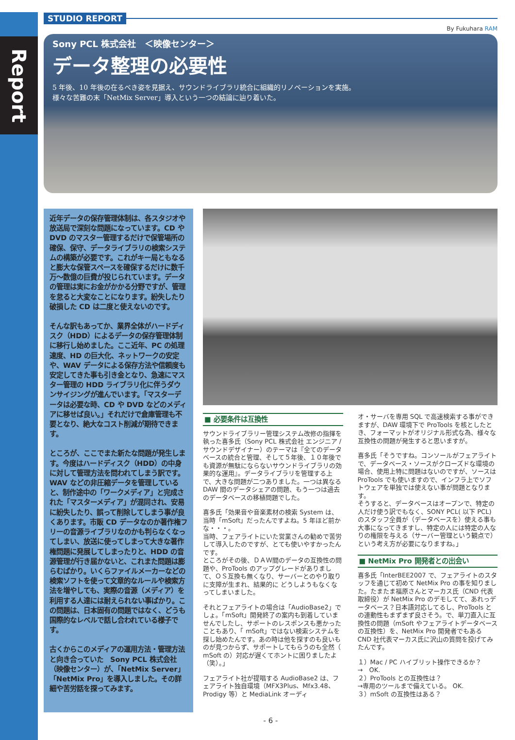Report
STUDIO REPORT
By Fukuhara RAM
Sony PCL 株式会社　＜映像センター＞
データ整理の必要性
5 年後、10 年後の在るべき姿を見据え、サウンドライブラリ統合に組織的リノベーションを実施。
様々な苦難の末「NetMix Server」導入という一つの結論に辿り着いた。
近年データの保存管理体制は、各スタジオや放送局で深刻な問題になっています。CD や DVD のマスター管理するだけで保管場所の確保、保守、データライブラリの検索システムの構築が必要です。これがキー局ともなると膨大な保管スペースを確保するだけに数千万〜数億の巨費が投じられています。データの管理は実にお金がかかる分野ですが、管理を怠ると大変なことになります。紛失したり破損した CD は二度と使えないのです。
そんな訳もあってか、業界全体がハードディスク（HDD）によるデータの保存管理体制に移行し始めました。ここ近年、PC の処理速度、HD の巨大化、ネットワークの安定や、WAV データによる保存方法や信頼度も安定してきた事も引き金となり、急速にマスター管理の HDD ライブラリ化に伴うダウンサイジングが進んでいます。「マスターデータは必要な時、CD や DVD などのメディアに移せば良い。」それだけで倉庫管理も不要となり、絶大なコスト削減が期待できます。
ところが、ここでまた新たな問題が発生します。今度はハードディスク（HDD）の中身に対して管理方法を問われてしまう訳です。WAV などの非圧縮データを管理していると、制作途中の「ワークメディア」と完成された「マスターメディア」が混同され、安易に紛失したり、誤って削除してしまう事が良くあります。市販 CD データなのか著作権フリーの音源ライブラリなのかも判らなくなってしまい、放送に使ってしまって大きな著作権問題に発展してしまったりと、HDD の音源管理が行き届かないと、これまた問題は膨らむばかり。いくらファイルメーカーなどの検索ソフトを使って文章的なルールや検索方法を増やしても、実際の音源（メディア）を利用する人達には耐えられない事ばかり。この問題は、日本固有の問題ではなく、どうも国際的なレベルで話し合われている様子です。
古くからこのメディアの運用方法・管理方法と向き合っていた　Sony PCL 株式会社（映像センター）が、「NetMix Server」「NetMix Pro」を導入しました。その詳細や苦労話を探ってみます。
■ 必要条件は互換性
サウンドライブラリー管理システム改修の指揮を執った喜多氏（Sony PCL 株式会社 エンジニア / サウンドデザイナー）のテーマは『全てのデータベースの統合と管理、そして５年後、１０年後でも資源が無駄にならないサウンドライブラリの効果的な運用』。データライブラリを管理する上で、大きな問題が二つありました。一つは異なる DAW 間のデータシェアの問題、もう一つは過去のデータベースの移植問題でした。
喜多氏「効果音や音楽素材の検索 System は、当時「mSoft」だったんですよね。5 年ほど前かな・・・。
当時、フェアライトにいた営業さんの勧めで苦労して導入したのですが、とても使いやすかったんです。
ところがその後、ＤＡＷ間のデータの互換性の問題や、ProTools のアップグレードがありまして、ＯＳ互換も無くなり、サーバーとのやり取りに支障が生まれ、結果的に どうしようもなくなってしまいました。
それとフェアライトの場合は「AudioBase2」でしょ。「mSoft」開発終了の案内も到着していませんでしたし、サポートのレスポンスも悪かったこともあり、「 mSoft」ではない検索システムを探し始めたんです。あの時は他を探すのも良いものが見つからず、サポートしてもらうのも全然（ mSoft の）対応が遅くてホントに困りましたよ（笑）。」
フェアライト社が提唱する AudioBase2 は、フェアライト独自環境（MFX3Plus、Mfx3.48、Prodigy 等）と MediaLink オーディ
オ・サーバを専用 SQL で高速検索する事ができますが、DAW 環境下で ProTools を核としたとき、フォーマットがオリジナル形式な為、様々な互換性の問題が発生すると思いますが。
喜多氏「そうですね。コンソールがフェアライトで、データベース・ソースがクローズドな環境の場合、使用上特に問題はないのですが、ソースは ProTools でも使いますので、インフラ上でソフトウェアを単独では使えない事が問題となります。
そうすると、データベースはオープンで、特定の人だけ使う訳でもなく、SONY PCL( 以下 PCL) のスタッフ全員が（データベースを）使える事も大事になってきますし、特定の人には特定の人なりの権限を与える（サーバー管理という観点で）という考え方が必要になりますね。」
■ NetMix Pro 開発者との出会い
喜多氏「InterBEE2007 で、フェアライトのスタッフを通じて初めて NetMix Pro の事を知りました。たまたま福原さんとマーカス氏（CND 代表取締役）が NetMix Pro のデモしてて、あれっデータベース？日本語対応してるし、ProTools との連動性もまずまず良さそう。で、単刀直入に互換性の問題（mSoft やフェアライトデータベースの互換性）を、NetMix Pro 開発者でもある CND 社代表マーカス氏に沢山の質問を投げてみたんです。
１）Mac / PC ハイブリット操作できるか？
→　OK.
２）ProTools との互換性は？
→専用のツールまで備えている。 OK.
３）mSoft の互換性はある？
- 6 -